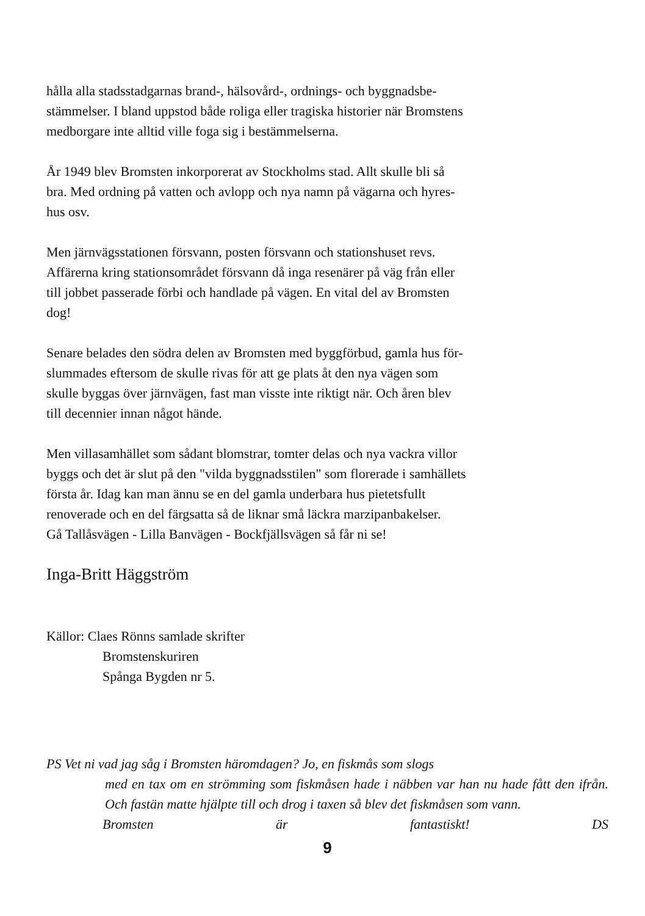hålla alla stadsstadgarnas brand-, hälsovård-, ordnings- och byggnadsbe-
stämmelser. I bland uppstod både roliga eller tragiska historier när Bromstens
medborgare inte alltid ville foga sig i bestämmelserna.
År 1949 blev Bromsten inkorporerat av Stockholms stad. Allt skulle bli så
bra. Med ordning på vatten och avlopp och nya namn på vägarna och hyres-
hus osv.
Men järnvägsstationen försvann, posten försvann och stationshuset revs.
Affärerna kring stationsområdet försvann då inga resenärer på väg från eller
till jobbet passerade förbi och handlade på vägen. En vital del av Bromsten
dog!
Senare belades den södra delen av Bromsten med byggförbud, gamla hus för-
slummades eftersom de skulle rivas för att ge plats åt den nya vägen som
skulle byggas över järnvägen, fast man visste inte riktigt när. Och åren blev
till decennier innan något hände.
Men villasamhället som sådant blomstrar, tomter delas och nya vackra villor
byggs och det är slut på den "vilda byggnadsstilen" som florerade i samhällets
första år. Idag kan man ännu se en del gamla underbara hus pietetsfullt
renoverade och en del färgsatta så de liknar små läckra marzipanbakelser.
Gå Tallåsvägen - Lilla Banvägen - Bockfjällsvägen så får ni se!
Inga-Britt Häggström
Källor: Claes Rönns samlade skrifter
Bromstenskuriren
Spånga Bygden nr 5.
PS Vet ni vad jag såg i Bromsten häromdagen? Jo, en fiskmås som slogs
med en tax om en strömming som fiskmåsen hade i näbben var han nu hade fått den ifrån. Och fastän matte hjälpte till och drog i taxen så blev det fiskmåsen som vann.
Bromsten är fantastiskt! DS
9